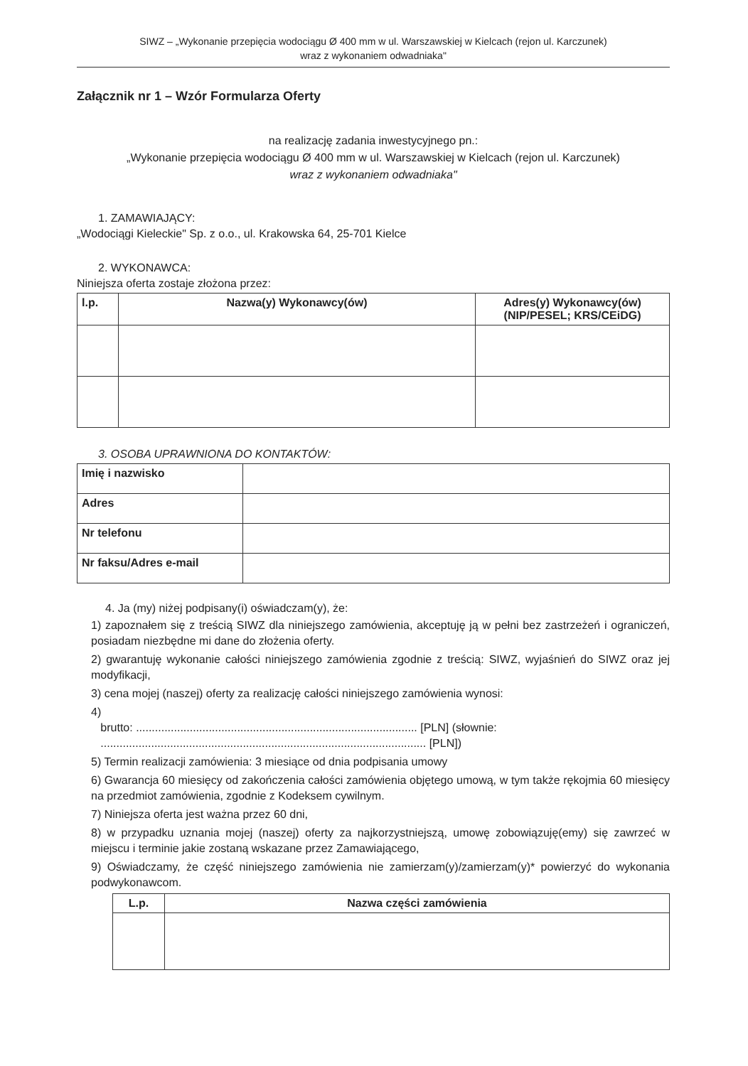SIWZ – „Wykonanie przepięcia wodociągu Ø 400 mm w ul. Warszawskiej w Kielcach (rejon ul. Karczunek)
wraz z wykonaniem odwadniaka"
Załącznik nr 1 – Wzór Formularza Oferty
na realizację zadania inwestycyjnego pn.:
„Wykonanie przepięcia wodociągu Ø 400 mm w ul. Warszawskiej w Kielcach (rejon ul. Karczunek)
wraz z wykonaniem odwadniaka"
1. ZAMAWIAJĄCY:
„Wodociągi Kieleckie" Sp. z o.o., ul. Krakowska 64, 25-701 Kielce
2. WYKONAWCA:
Niniejsza oferta zostaje złożona przez:
| l.p. | Nazwa(y) Wykonawcy(ów) | Adres(y) Wykonawcy(ów) (NIP/PESEL; KRS/CEiDG) |
| --- | --- | --- |
3. OSOBA UPRAWNIONA DO KONTAKTÓW:
| Imię i nazwisko | |
| Adres | |
| Nr telefonu | |
| Nr faksu/Adres e-mail | |
4. Ja (my) niżej podpisany(i) oświadczam(y), że:
1) zapoznałem się z treścią SIWZ dla niniejszego zamówienia, akceptuję ją w pełni bez zastrzeżeń i ograniczeń, posiadam niezbędne mi dane do złożenia oferty.
2) gwarantuję wykonanie całości niniejszego zamówienia zgodnie z treścią: SIWZ, wyjaśnień do SIWZ oraz jej modyfikacji,
3) cena mojej (naszej) oferty za realizację całości niniejszego zamówienia wynosi:
4)
brutto: ......................................................................................... [PLN] (słownie:
....................................................................................................... [PLN])
5) Termin realizacji zamówienia: 3 miesiące od dnia podpisania umowy
6) Gwarancja 60 miesięcy od zakończenia całości zamówienia objętego umową, w tym także rękojmia 60 miesięcy na przedmiot zamówienia, zgodnie z Kodeksem cywilnym.
7) Niniejsza oferta jest ważna przez 60 dni,
8) w przypadku uznania mojej (naszej) oferty za najkorzystniejszą, umowę zobowiązuję(emy) się zawrzeć w miejscu i terminie jakie zostaną wskazane przez Zamawiającego,
9) Oświadczamy, że część niniejszego zamówienia nie zamierzam(y)/zamierzam(y)* powierzyć do wykonania podwykonawcom.
| L.p. | Nazwa części zamówienia |
| --- | --- |